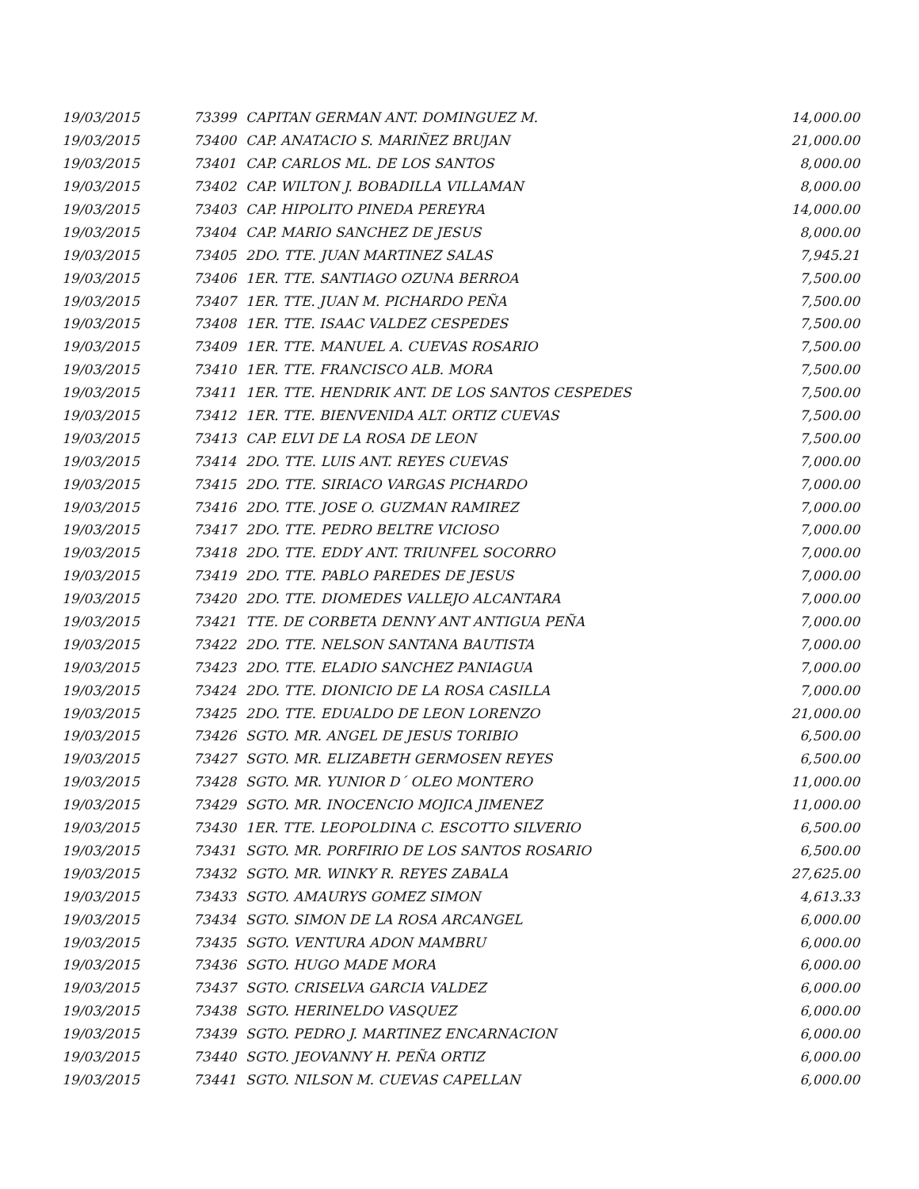| 19/03/2015 | 73399 | CAPITAN GERMAN ANT. DOMINGUEZ M. | 14,000.00 |
| 19/03/2015 | 73400 | CAP. ANATACIO S. MARIÑEZ BRUJAN | 21,000.00 |
| 19/03/2015 | 73401 | CAP. CARLOS ML. DE LOS SANTOS | 8,000.00 |
| 19/03/2015 | 73402 | CAP. WILTON J. BOBADILLA VILLAMAN | 8,000.00 |
| 19/03/2015 | 73403 | CAP. HIPOLITO PINEDA PEREYRA | 14,000.00 |
| 19/03/2015 | 73404 | CAP. MARIO SANCHEZ DE JESUS | 8,000.00 |
| 19/03/2015 | 73405 | 2DO. TTE. JUAN MARTINEZ SALAS | 7,945.21 |
| 19/03/2015 | 73406 | 1ER. TTE. SANTIAGO OZUNA BERROA | 7,500.00 |
| 19/03/2015 | 73407 | 1ER. TTE. JUAN M. PICHARDO PEÑA | 7,500.00 |
| 19/03/2015 | 73408 | 1ER. TTE. ISAAC VALDEZ CESPEDES | 7,500.00 |
| 19/03/2015 | 73409 | 1ER. TTE. MANUEL A. CUEVAS ROSARIO | 7,500.00 |
| 19/03/2015 | 73410 | 1ER. TTE. FRANCISCO ALB. MORA | 7,500.00 |
| 19/03/2015 | 73411 | 1ER. TTE. HENDRIK ANT. DE LOS SANTOS CESPEDES | 7,500.00 |
| 19/03/2015 | 73412 | 1ER. TTE. BIENVENIDA ALT. ORTIZ CUEVAS | 7,500.00 |
| 19/03/2015 | 73413 | CAP. ELVI DE LA ROSA DE LEON | 7,500.00 |
| 19/03/2015 | 73414 | 2DO. TTE. LUIS ANT. REYES CUEVAS | 7,000.00 |
| 19/03/2015 | 73415 | 2DO. TTE. SIRIACO VARGAS PICHARDO | 7,000.00 |
| 19/03/2015 | 73416 | 2DO. TTE. JOSE O. GUZMAN RAMIREZ | 7,000.00 |
| 19/03/2015 | 73417 | 2DO. TTE. PEDRO BELTRE VICIOSO | 7,000.00 |
| 19/03/2015 | 73418 | 2DO. TTE. EDDY ANT. TRIUNFEL SOCORRO | 7,000.00 |
| 19/03/2015 | 73419 | 2DO. TTE. PABLO PAREDES DE JESUS | 7,000.00 |
| 19/03/2015 | 73420 | 2DO. TTE. DIOMEDES VALLEJO ALCANTARA | 7,000.00 |
| 19/03/2015 | 73421 | TTE. DE CORBETA DENNY ANT ANTIGUA PEÑA | 7,000.00 |
| 19/03/2015 | 73422 | 2DO. TTE. NELSON SANTANA BAUTISTA | 7,000.00 |
| 19/03/2015 | 73423 | 2DO. TTE. ELADIO SANCHEZ PANIAGUA | 7,000.00 |
| 19/03/2015 | 73424 | 2DO. TTE. DIONICIO DE LA ROSA CASILLA | 7,000.00 |
| 19/03/2015 | 73425 | 2DO. TTE. EDUALDO DE LEON LORENZO | 21,000.00 |
| 19/03/2015 | 73426 | SGTO. MR. ANGEL DE JESUS TORIBIO | 6,500.00 |
| 19/03/2015 | 73427 | SGTO. MR. ELIZABETH GERMOSEN REYES | 6,500.00 |
| 19/03/2015 | 73428 | SGTO. MR. YUNIOR D´ OLEO MONTERO | 11,000.00 |
| 19/03/2015 | 73429 | SGTO. MR. INOCENCIO MOJICA JIMENEZ | 11,000.00 |
| 19/03/2015 | 73430 | 1ER. TTE. LEOPOLDINA C. ESCOTTO SILVERIO | 6,500.00 |
| 19/03/2015 | 73431 | SGTO. MR. PORFIRIO DE LOS SANTOS ROSARIO | 6,500.00 |
| 19/03/2015 | 73432 | SGTO. MR. WINKY R. REYES ZABALA | 27,625.00 |
| 19/03/2015 | 73433 | SGTO. AMAURYS GOMEZ SIMON | 4,613.33 |
| 19/03/2015 | 73434 | SGTO. SIMON DE LA ROSA ARCANGEL | 6,000.00 |
| 19/03/2015 | 73435 | SGTO. VENTURA ADON MAMBRU | 6,000.00 |
| 19/03/2015 | 73436 | SGTO. HUGO MADE MORA | 6,000.00 |
| 19/03/2015 | 73437 | SGTO. CRISELVA GARCIA VALDEZ | 6,000.00 |
| 19/03/2015 | 73438 | SGTO. HERINELDO VASQUEZ | 6,000.00 |
| 19/03/2015 | 73439 | SGTO. PEDRO J. MARTINEZ ENCARNACION | 6,000.00 |
| 19/03/2015 | 73440 | SGTO. JEOVANNY H. PEÑA ORTIZ | 6,000.00 |
| 19/03/2015 | 73441 | SGTO. NILSON M. CUEVAS CAPELLAN | 6,000.00 |